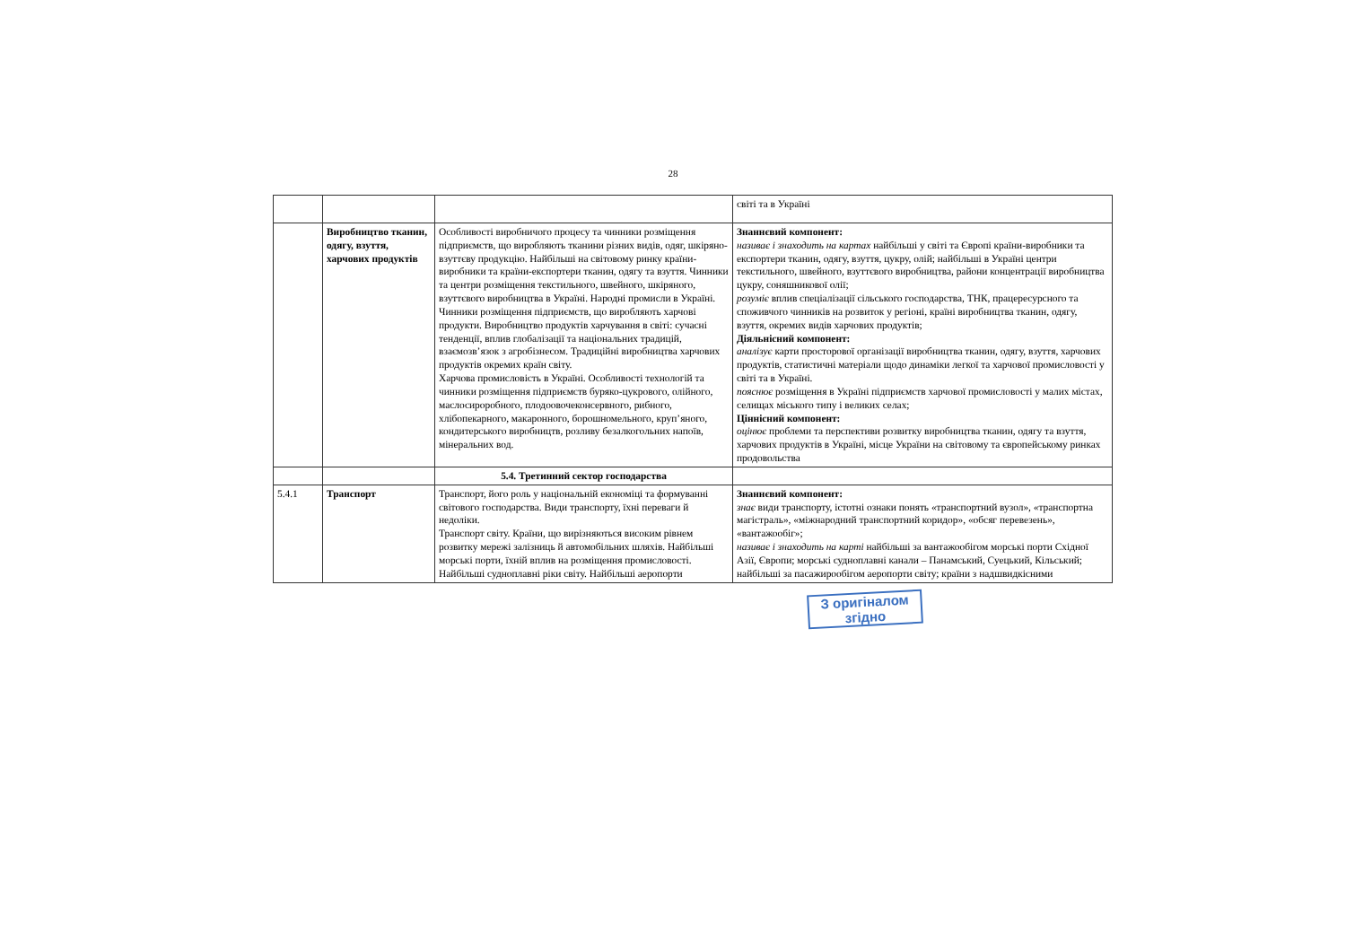28
| | | | світі та в Україні |
| | Виробництво тканин, одягу, взуття, харчових продуктів | Особливості виробничого процесу та чинники розміщення підприємств, що виробляють тканини різних видів, одяг, шкіряно-взуттєву продукцію. Найбільші на світовому ринку країни-виробники та країни-експортери тканин, одягу та взуття. Чинники та центри розміщення текстильного, швейного, шкіряного, взуттєвого виробництва в Україні. Народні промисли в Україні. Чинники розміщення підприємств, що виробляють харчові продукти. Виробництво продуктів харчування в світі: сучасні тенденції, вплив глобалізації та національних традицій, взаємозв’язок з агробізнесом. Традиційні виробництва харчових продуктів окремих країн світу. Харчова промисловість в Україні. Особливості технологій та чинники розміщення підприємств буряко-цукрового, олійного, маслосироробного, плодоовочеконсервного, рибного, хлібопекарного, макаронного, борошномельного, круп’яного, кондитерського виробництв, розливу безалкогольних напоїв, мінеральних вод. | Знаннєвий компонент: називає і знаходить на картах найбільші у світі та Європі країни-виробники та експортери тканин, одягу, взуття, цукру, олій; найбільші в Україні центри текстильного, швейного, взуттєвого виробництва, райони концентрації виробництва цукру, соняшникової олії; розуміє вплив спеціалізації сільського господарства, ТНК, працересурсного та споживчого чинників на розвиток у регіоні, країні виробництва тканин, одягу, взуття, окремих видів харчових продуктів; Діяльнісний компонент: аналізує карти просторової організації виробництва тканин, одягу, взуття, харчових продуктів, статистичні матеріали щодо динаміки легкої та харчової промисловості у світі та в Україні. пояснює розміщення в Україні підприємств харчової промисловості у малих містах, селищах міського типу і великих селах; Ціннісний компонент: оцінює проблеми та перспективи розвитку виробництва тканин, одягу та взуття, харчових продуктів в Україні, місце України на світовому та європейському ринках продовольства |
| | | 5.4. Третинний сектор господарства | |
| 5.4.1 | Транспорт | Транспорт, його роль у національній економіці та формуванні світового господарства. Види транспорту, їхні переваги й недоліки. Транспорт світу. Країни, що вирізняються високим рівнем розвитку мережі залізниць й автомобільних шляхів. Найбільші морські порти, їхній вплив на розміщення промисловості. Найбільші судноплавні ріки світу. Найбільші аеропорти | Знаннєвий компонент: знає види транспорту, істотні ознаки понять «транспортний вузол», «транспортна магістраль», «міжнародний транспортний коридор», «обсяг перевезень», «вантажообіг»; називає і знаходить на карті найбільші за вантажообігом морські порти Східної Азії, Європи; морські судноплавні канали – Панамський, Суецький, Кільський; найбільші за пасажирообігом аеропорти світу; країни з надшвидкісними |
З оригіналом
згідно